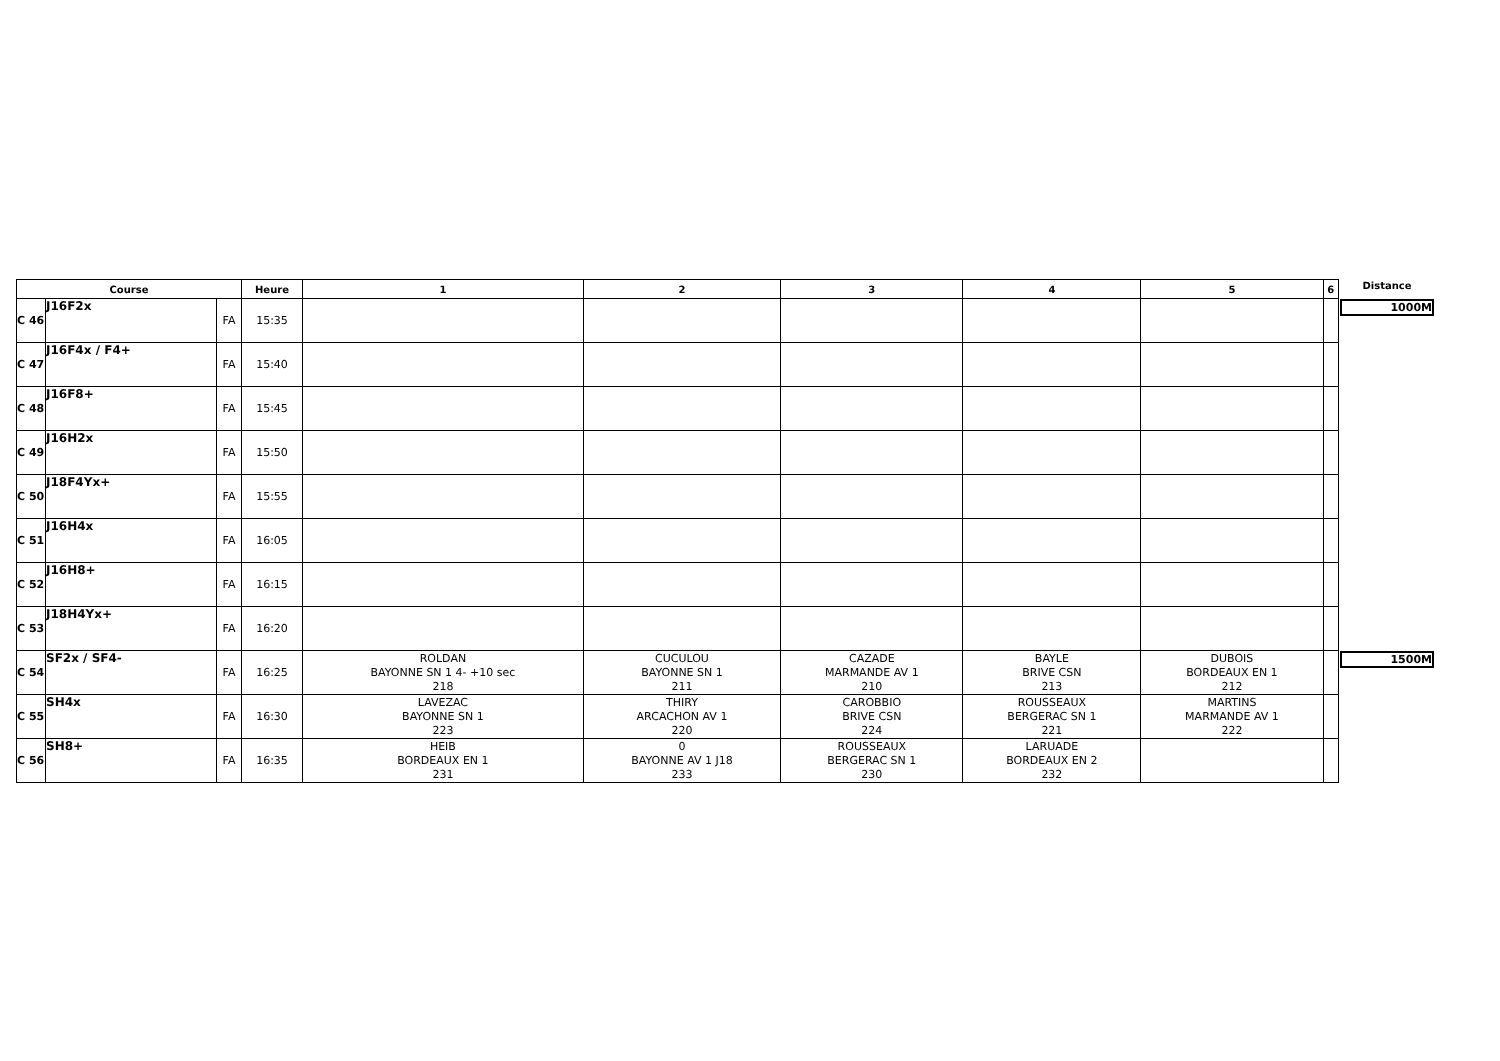| Course | | | Heure | 1 | 2 | 3 | 4 | 5 | 6 | Distance |
| --- | --- | --- | --- | --- | --- | --- | --- | --- | --- | --- |
| C 46 | J16F2x | FA | 15:35 | | | | | | | 1000M |
| C 47 | J16F4x / F4+ | FA | 15:40 | | | | | | | |
| C 48 | J16F8+ | FA | 15:45 | | | | | | | |
| C 49 | J16H2x | FA | 15:50 | | | | | | | |
| C 50 | J18F4Yx+ | FA | 15:55 | | | | | | | |
| C 51 | J16H4x | FA | 16:05 | | | | | | | |
| C 52 | J16H8+ | FA | 16:15 | | | | | | | |
| C 53 | J18H4Yx+ | FA | 16:20 | | | | | | | |
| C 54 | SF2x / SF4- | FA | 16:25 | ROLDAN BAYONNE SN 1 4- +10 sec 218 | CUCULOU BAYONNE SN 1 211 | CAZADE MARMANDE AV 1 210 | BAYLE BRIVE CSN 213 | DUBOIS BORDEAUX EN 1 212 | | 1500M |
| C 55 | SH4x | FA | 16:30 | LAVEZAC BAYONNE SN 1 223 | THIRY ARCACHON AV 1 220 | CAROBBIO BRIVE CSN 224 | ROUSSEAUX BERGERAC SN 1 221 | MARTINS MARMANDE AV 1 222 | | |
| C 56 | SH8+ | FA | 16:35 | HEIB BORDEAUX EN 1 231 | 0 BAYONNE AV 1 J18 233 | ROUSSEAUX BERGERAC SN 1 230 | LARUADE BORDEAUX EN 2 232 | | | |